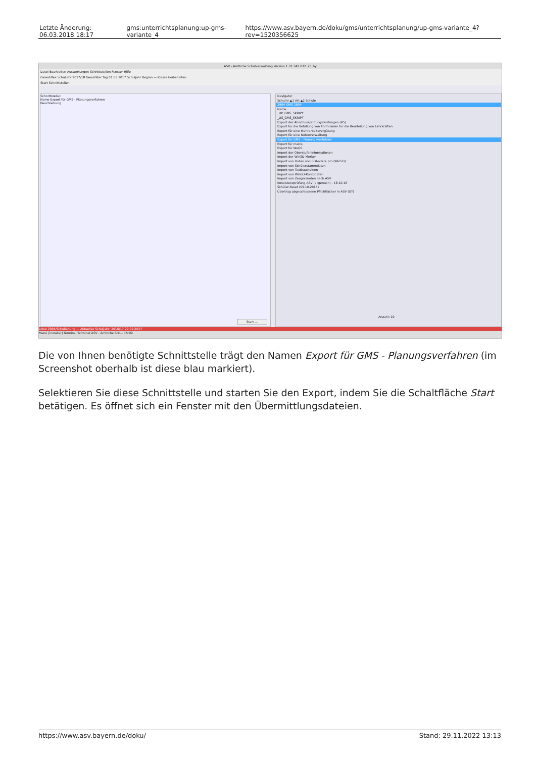| Letzte Änderung: 06.03.2018 18:17 | gms:unterrichtsplanung:up-gms-variante_4 | https://www.asv.bayern.de/doku/gms/unterrichtsplanung/up-gms-variante_4?rev=1520356625 |
ASV - Amtliche Schulverwaltung Version 1.31.342.032_20_by
Datei Bearbeiten Auswertungen Schnittstellen Fenster Hilfe
Gewähltes Schuljahr 2017/18 Gewählter Tag 01.08.2017 Schuljahr Beginn — Klasse beibehalten
Start Schnittstellen
Schnittstellen
Name Export für GMS - Planungsverfahren
Beschreibung
Start ...
Navigator
Schulnr ▲1 Art ▲2 Schule
2904 GMS 2904
Name
_UP_GMS_SKRIPT
_US_GMS_SKRIPT
Export der Abschlussprüfungsleistungen (RS)
Export für die Befüllung von Formularen für die Beurteilung von Lehrkräften
Export für eine Mehrarbeitsvergütung
Export für eine Notenverwaltung
Export für GMS - Planungsverfahren
Export für mebis
Export für WeQS
Import der Oberstufeninformationen
Import der WinSD-Merker
Import von Daten von SDAndere.pm (WinSD)
Import von Schülerstammdaten
Import von Textbausteinen
Import von WinSD-Kontodaten
Import von Zeugnisnoten nach ASV
Konsistenzprüfung ASV (allgemein) - 18.10.16
Schüler-Reset (09.10.2015)
Übertrag abgeschlossene Pflichtfächer in ASV (GY)
Anzahl: 19
schul 2904/Schulleitung — Aktuelles Schuljahr: 2016/17 29.09.2017
Menü [installer] Terminal Terminal ASV - Amtliche Sch... 15:09
Die von Ihnen benötigte Schnittstelle trägt den Namen Export für GMS - Planungsverfahren (im Screenshot oberhalb ist diese blau markiert).
Selektieren Sie diese Schnittstelle und starten Sie den Export, indem Sie die Schaltfläche Start betätigen. Es öffnet sich ein Fenster mit den Übermittlungsdateien.
https://www.asv.bayern.de/doku/ Stand: 29.11.2022 13:13